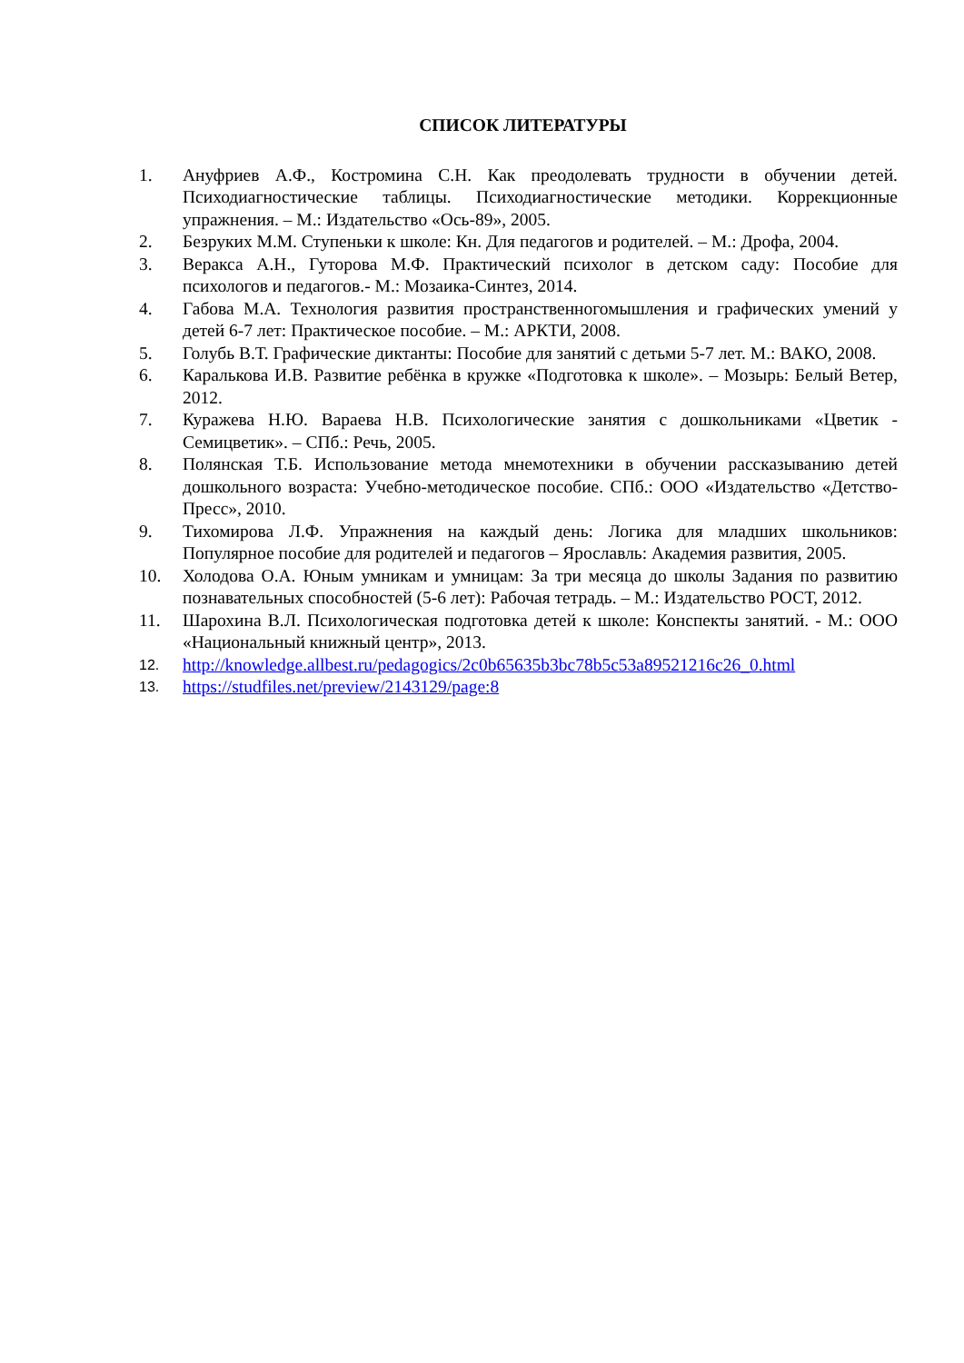СПИСОК ЛИТЕРАТУРЫ
1. Ануфриев А.Ф., Костромина С.Н. Как преодолевать трудности в обучении детей. Психодиагностические таблицы. Психодиагностические методики. Коррекционные упражнения. – М.: Издательство «Ось-89», 2005.
2. Безруких М.М. Ступеньки к школе: Кн. Для педагогов и родителей. – М.: Дрофа, 2004.
3. Веракса А.Н., Гуторова М.Ф. Практический психолог в детском саду: Пособие для психологов и педагогов.- М.: Мозаика-Синтез, 2014.
4. Габова М.А. Технология развития пространственногомышления и графических умений у детей 6-7 лет: Практическое пособие. – М.: АРКТИ, 2008.
5. Голубь В.Т. Графические диктанты: Пособие для занятий с детьми 5-7 лет. М.: ВАКО, 2008.
6. Каралькова И.В. Развитие ребёнка в кружке «Подготовка к школе». – Мозырь: Белый Ветер, 2012.
7. Куражева Н.Ю. Вараева Н.В. Психологические занятия с дошкольниками «Цветик - Семицветик». – СПб.: Речь, 2005.
8. Полянская Т.Б. Использование метода мнемотехники в обучении рассказыванию детей дошкольного возраста: Учебно-методическое пособие. СПб.: ООО «Издательство «Детство-Пресс», 2010.
9. Тихомирова Л.Ф. Упражнения на каждый день: Логика для младших школьников: Популярное пособие для родителей и педагогов – Ярославль: Академия развития, 2005.
10. Холодова О.А. Юным умникам и умницам: За три месяца до школы Задания по развитию познавательных способностей (5-6 лет): Рабочая тетрадь. – М.: Издательство РОСТ, 2012.
11. Шарохина В.Л. Психологическая подготовка детей к школе: Конспекты занятий. - М.: ООО «Национальный книжный центр», 2013.
12. http://knowledge.allbest.ru/pedagogics/2c0b65635b3bc78b5c53a89521216c26_0.html
13. https://studfiles.net/preview/2143129/page:8